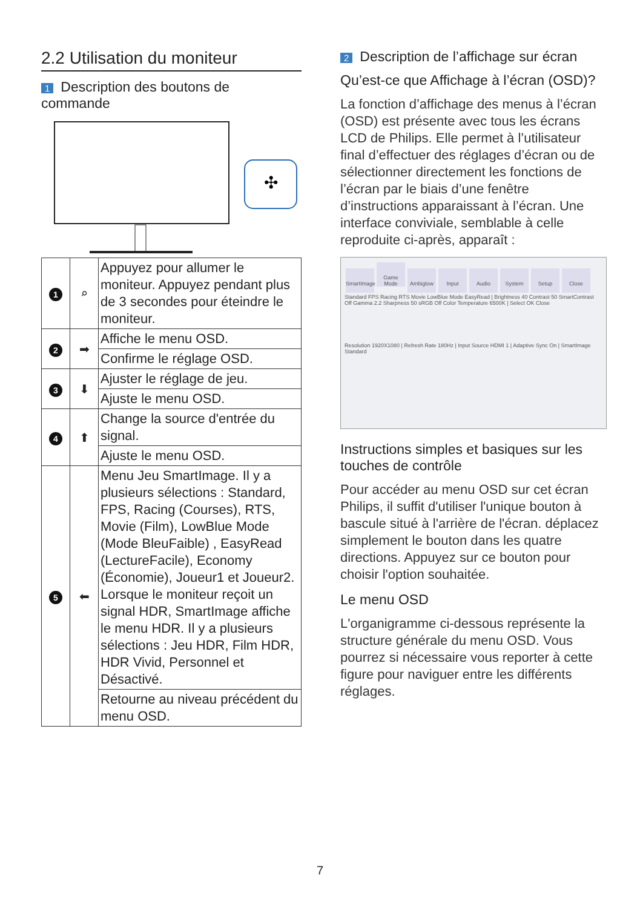2.2 Utilisation du moniteur
1 Description des boutons de commande
✣
| 1 | ⌕ | Appuyez pour allumer le moniteur. Appuyez pendant plus de 3 secondes pour éteindre le moniteur. |
| 2 | ➡ | Affiche le menu OSD. |
| | | Confirme le réglage OSD. |
| 3 | ⬇ | Ajuster le réglage de jeu. |
| | | Ajuste le menu OSD. |
| 4 | ⬆ | Change la source d'entrée du signal. |
| | | Ajuste le menu OSD. |
| 5 | ⬅ | Menu Jeu SmartImage. Il y a plusieurs sélections : Standard, FPS, Racing (Courses), RTS, Movie (Film), LowBlue Mode (Mode BleuFaible) , EasyRead (LectureFacile), Economy (Économie), Joueur1 et Joueur2. Lorsque le moniteur reçoit un signal HDR, SmartImage affiche le menu HDR. Il y a plusieurs sélections : Jeu HDR, Film HDR, HDR Vivid, Personnel et Désactivé. |
| | | Retourne au niveau précédent du menu OSD. |
2 Description de l’affichage sur écran
Qu’est-ce que Affichage à l’écran (OSD)?
La fonction d’affichage des menus à l’écran (OSD) est présente avec tous les écrans LCD de Philips. Elle permet à l’utilisateur final d’effectuer des réglages d’écran ou de sélectionner directement les fonctions de l’écran par le biais d’une fenêtre d’instructions apparaissant à l’écran. Une interface conviviale, semblable à celle reproduite ci-après, apparaît :
SmartImage Game Mode Ambiglow Input Audio System Setup Close
Standard FPS Racing RTS Movie LowBlue Mode EasyRead | Brightness 40 Contrast 50 SmartContrast Off Gamma 2.2 Sharpness 50 sRGB Off Color Temperature 6500K | Select OK Close
Resolution 1920X1080 | Refresh Rate 180Hz | Input Source HDMI 1 | Adaptive Sync On | SmartImage Standard
Instructions simples et basiques sur les touches de contrôle
Pour accéder au menu OSD sur cet écran Philips, il suffit d'utiliser l'unique bouton à bascule situé à l'arrière de l'écran. déplacez simplement le bouton dans les quatre directions. Appuyez sur ce bouton pour choisir l'option souhaitée.
Le menu OSD
L'organigramme ci-dessous représente la structure générale du menu OSD. Vous pourrez si nécessaire vous reporter à cette figure pour naviguer entre les différents réglages.
7